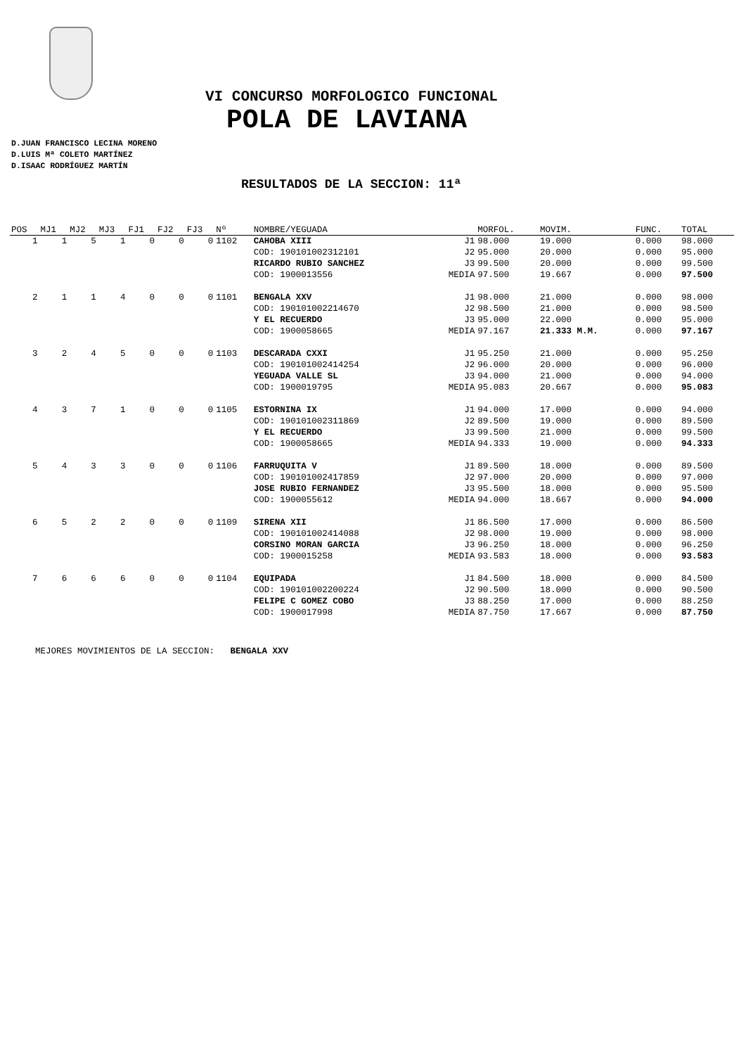VI CONCURSO MORFOLOGICO FUNCIONAL
POLA DE LAVIANA
D.JUAN FRANCISCO LECINA MORENO
D.LUIS Mª COLETO MARTÍNEZ
D.ISAAC RODRÍGUEZ MARTÍN
RESULTADOS DE LA SECCION: 11ª
| POS | MJ1 | MJ2 | MJ3 | FJ1 | FJ2 | FJ3 | Nº | NOMBRE/YEGUADA | | MORFOL. | MOVIM. | FUNC. | TOTAL |
| --- | --- | --- | --- | --- | --- | --- | --- | --- | --- | --- | --- | --- | --- |
| 1 | 1 | 5 | 1 | 0 | 0 | 0 | 1102 | CAHOBA XIII | J1 | 98.000 | 19.000 | 0.000 | 98.000 |
| | | | | | | | | COD: 190101002312101 | J2 | 95.000 | 20.000 | 0.000 | 95.000 |
| | | | | | | | | RICARDO RUBIO SANCHEZ | J3 | 99.500 | 20.000 | 0.000 | 99.500 |
| | | | | | | | | COD: 1900013556 | MEDIA | 97.500 | 19.667 | 0.000 | 97.500 |
| 2 | 1 | 1 | 4 | 0 | 0 | 0 | 1101 | BENGALA XXV | J1 | 98.000 | 21.000 | 0.000 | 98.000 |
| | | | | | | | | COD: 190101002214670 | J2 | 98.500 | 21.000 | 0.000 | 98.500 |
| | | | | | | | | Y EL RECUERDO | J3 | 95.000 | 22.000 | 0.000 | 95.000 |
| | | | | | | | | COD: 1900058665 | MEDIA | 97.167 | 21.333 M.M. | 0.000 | 97.167 |
| 3 | 2 | 4 | 5 | 0 | 0 | 0 | 1103 | DESCARADA CXXI | J1 | 95.250 | 21.000 | 0.000 | 95.250 |
| | | | | | | | | COD: 190101002414254 | J2 | 96.000 | 20.000 | 0.000 | 96.000 |
| | | | | | | | | YEGUADA VALLE SL | J3 | 94.000 | 21.000 | 0.000 | 94.000 |
| | | | | | | | | COD: 1900019795 | MEDIA | 95.083 | 20.667 | 0.000 | 95.083 |
| 4 | 3 | 7 | 1 | 0 | 0 | 0 | 1105 | ESTORNINA IX | J1 | 94.000 | 17.000 | 0.000 | 94.000 |
| | | | | | | | | COD: 190101002311869 | J2 | 89.500 | 19.000 | 0.000 | 89.500 |
| | | | | | | | | Y EL RECUERDO | J3 | 99.500 | 21.000 | 0.000 | 99.500 |
| | | | | | | | | COD: 1900058665 | MEDIA | 94.333 | 19.000 | 0.000 | 94.333 |
| 5 | 4 | 3 | 3 | 0 | 0 | 0 | 1106 | FARRUQUITA V | J1 | 89.500 | 18.000 | 0.000 | 89.500 |
| | | | | | | | | COD: 190101002417859 | J2 | 97.000 | 20.000 | 0.000 | 97.000 |
| | | | | | | | | JOSE RUBIO FERNANDEZ | J3 | 95.500 | 18.000 | 0.000 | 95.500 |
| | | | | | | | | COD: 1900055612 | MEDIA | 94.000 | 18.667 | 0.000 | 94.000 |
| 6 | 5 | 2 | 2 | 0 | 0 | 0 | 1109 | SIRENA XII | J1 | 86.500 | 17.000 | 0.000 | 86.500 |
| | | | | | | | | COD: 190101002414088 | J2 | 98.000 | 19.000 | 0.000 | 98.000 |
| | | | | | | | | CORSINO MORAN GARCIA | J3 | 96.250 | 18.000 | 0.000 | 96.250 |
| | | | | | | | | COD: 1900015258 | MEDIA | 93.583 | 18.000 | 0.000 | 93.583 |
| 7 | 6 | 6 | 6 | 0 | 0 | 0 | 1104 | EQUIPADA | J1 | 84.500 | 18.000 | 0.000 | 84.500 |
| | | | | | | | | COD: 190101002200224 | J2 | 90.500 | 18.000 | 0.000 | 90.500 |
| | | | | | | | | FELIPE C GOMEZ COBO | J3 | 88.250 | 17.000 | 0.000 | 88.250 |
| | | | | | | | | COD: 1900017998 | MEDIA | 87.750 | 17.667 | 0.000 | 87.750 |
MEJORES MOVIMIENTOS DE LA SECCION: BENGALA XXV